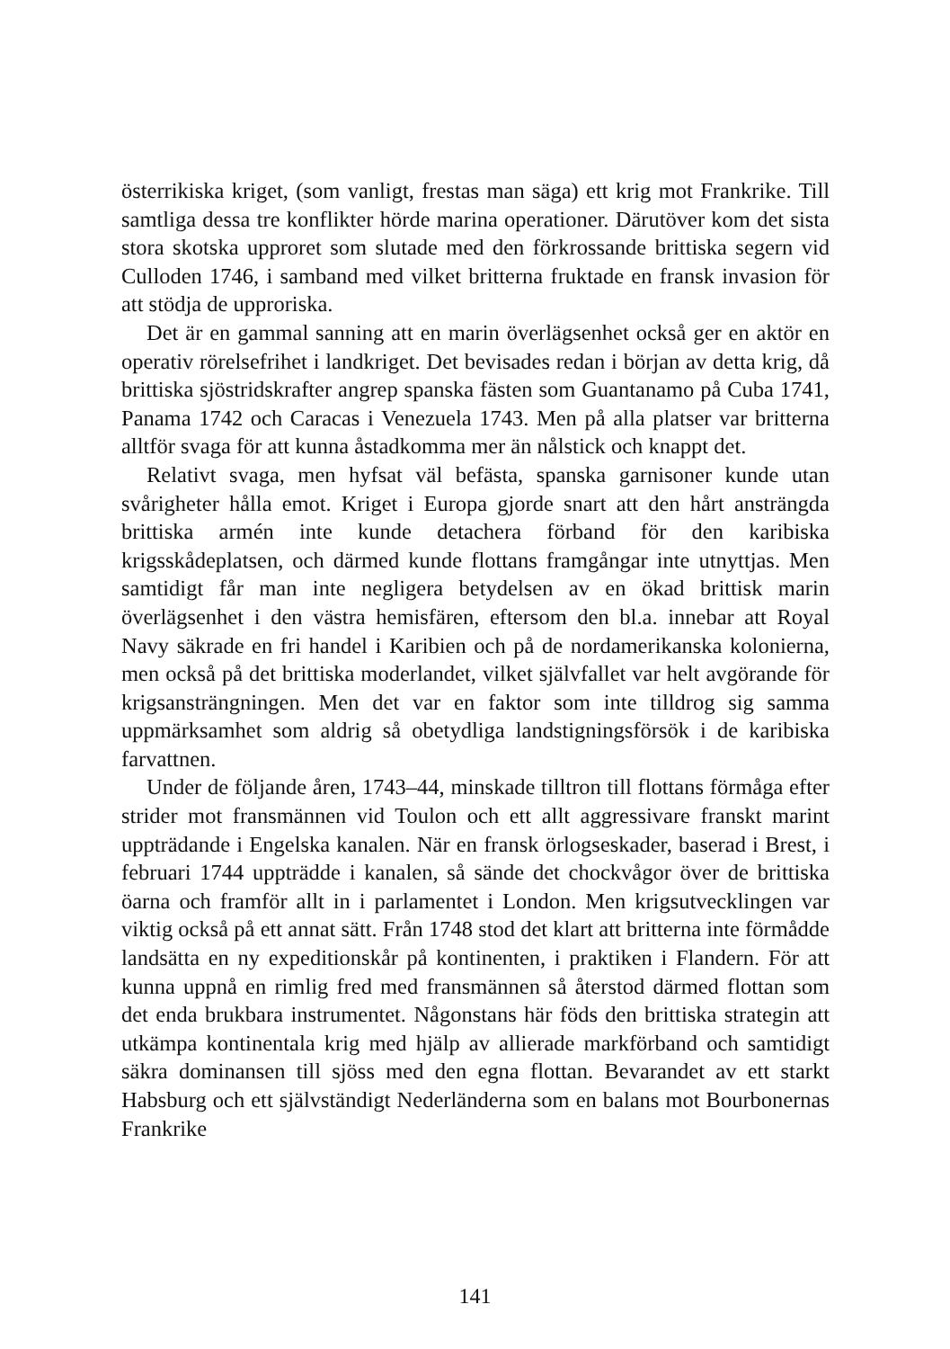österrikiska kriget, (som vanligt, frestas man säga) ett krig mot Frankrike. Till samtliga dessa tre konflikter hörde marina operationer. Därutöver kom det sista stora skotska upproret som slutade med den förkrossande brittiska segern vid Culloden 1746, i samband med vilket britterna fruktade en fransk invasion för att stödja de upproriska.
Det är en gammal sanning att en marin överlägsenhet också ger en aktör en operativ rörelsefrihet i landkriget. Det bevisades redan i början av detta krig, då brittiska sjöstridskrafter angrep spanska fästen som Guantanamo på Cuba 1741, Panama 1742 och Caracas i Venezuela 1743. Men på alla platser var britterna alltför svaga för att kunna åstadkomma mer än nålstick och knappt det.
Relativt svaga, men hyfsat väl befästa, spanska garnisoner kunde utan svårigheter hålla emot. Kriget i Europa gjorde snart att den hårt ansträngda brittiska armén inte kunde detachera förband för den karibiska krigsskådeplatsen, och därmed kunde flottans framgångar inte utnyttjas. Men samtidigt får man inte negligera betydelsen av en ökad brittisk marin överlägsenhet i den västra hemisfären, eftersom den bl.a. innebar att Royal Navy säkrade en fri handel i Karibien och på de nordamerikanska kolonierna, men också på det brittiska moderlandet, vilket självfallet var helt avgörande för krigsansträngningen. Men det var en faktor som inte tilldrog sig samma uppmärksamhet som aldrig så obetydliga landstigningsförsök i de karibiska farvattnen.
Under de följande åren, 1743–44, minskade tilltron till flottans förmåga efter strider mot fransmännen vid Toulon och ett allt aggressivare franskt marint uppträdande i Engelska kanalen. När en fransk örlogseskader, baserad i Brest, i februari 1744 uppträdde i kanalen, så sände det chockvågor över de brittiska öarna och framför allt in i parlamentet i London. Men krigsutvecklingen var viktig också på ett annat sätt. Från 1748 stod det klart att britterna inte förmådde landsätta en ny expeditionskår på kontinenten, i praktiken i Flandern. För att kunna uppnå en rimlig fred med fransmännen så återstod därmed flottan som det enda brukbara instrumentet. Någonstans här föds den brittiska strategin att utkämpa kontinentala krig med hjälp av allierade markförband och samtidigt säkra dominansen till sjöss med den egna flottan. Bevarandet av ett starkt Habsburg och ett självständigt Nederländerna som en balans mot Bourbonernas Frankrike
141